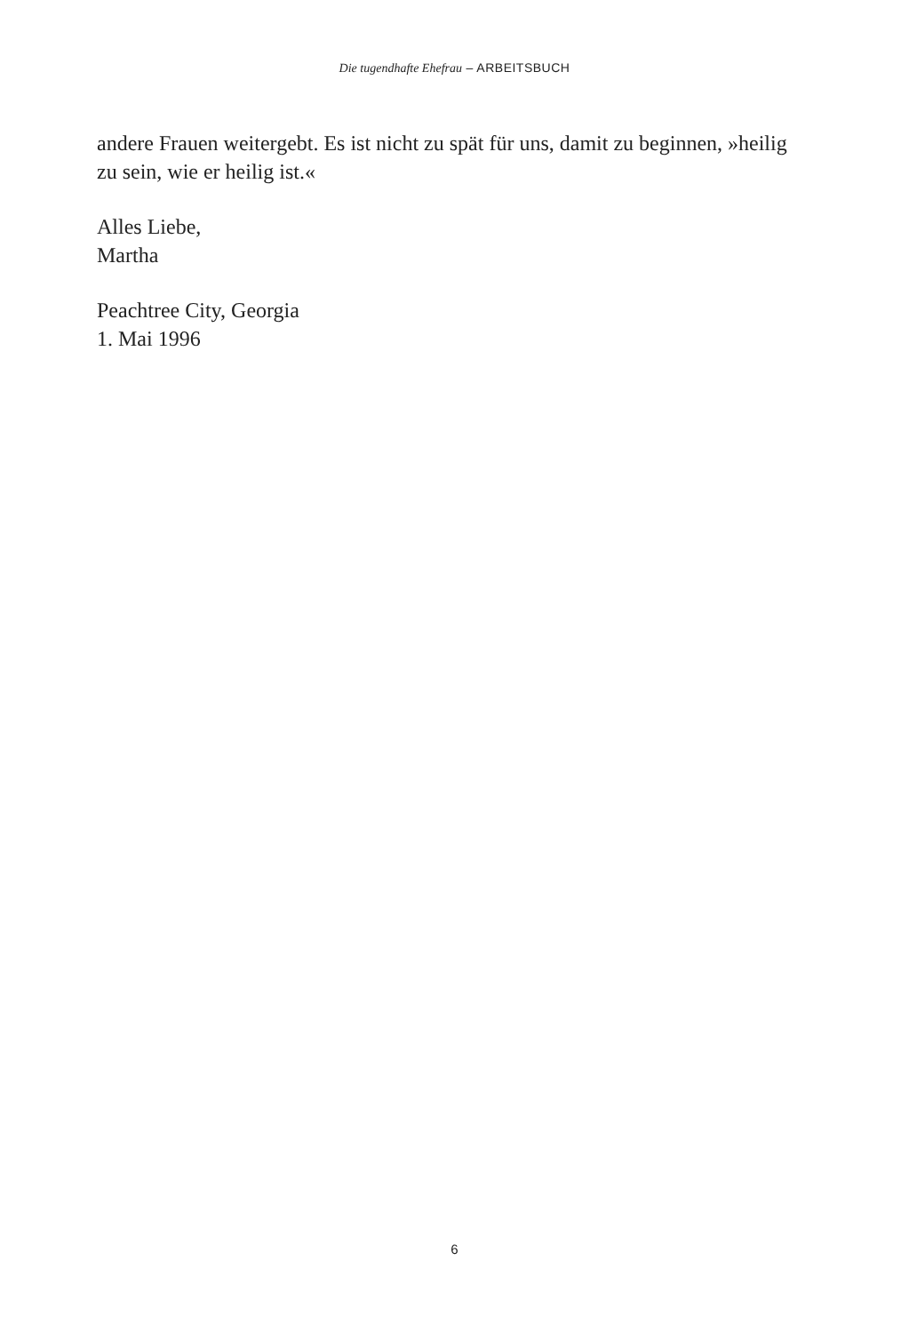Die tugendhafte Ehefrau – ARBEITSBUCH
andere Frauen weitergebt. Es ist nicht zu spät für uns, damit zu beginnen, »heilig zu sein, wie er heilig ist.«
Alles Liebe,
Martha
Peachtree City, Georgia
1. Mai 1996
6